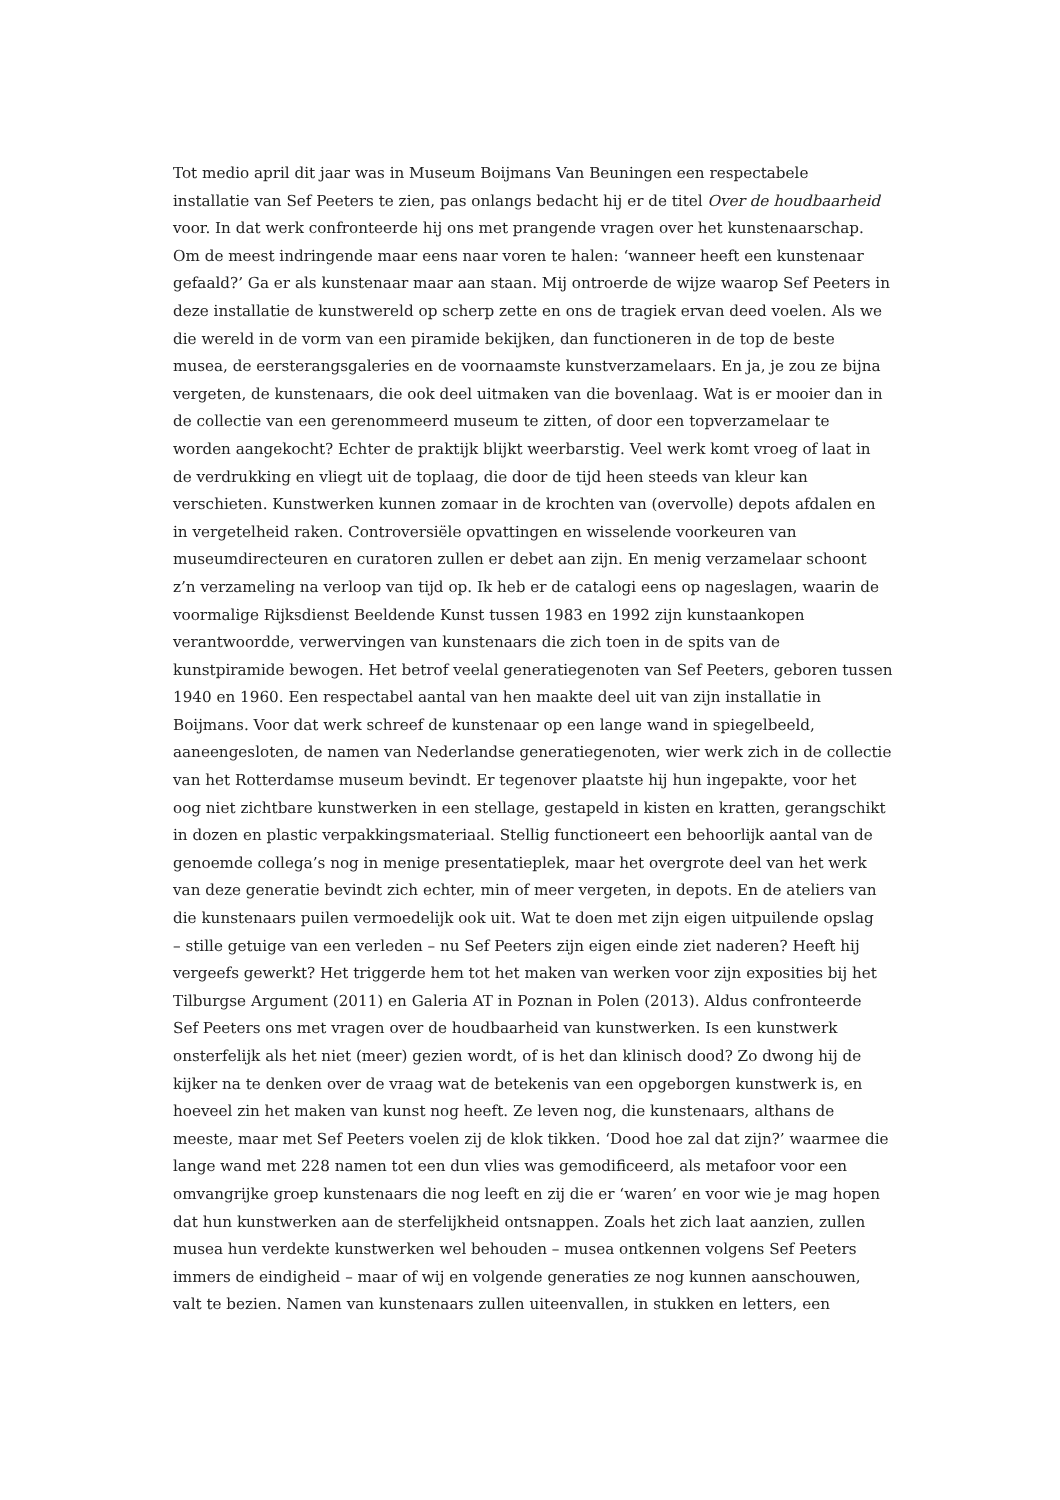Tot medio april dit jaar was in Museum Boijmans Van Beuningen een respectabele
installatie van Sef Peeters te zien, pas onlangs bedacht hij er de titel Over de houdbaarheid
voor. In dat werk confronteerde hij ons met prangende vragen over het kunstenaarschap.
Om de meest indringende maar eens naar voren te halen: ‘wanneer heeft een kunstenaar
gefaald?’ Ga er als kunstenaar maar aan staan. Mij ontroerde de wijze waarop Sef Peeters in
deze installatie de kunstwereld op scherp zette en ons de tragiek ervan deed voelen. Als we
die wereld in de vorm van een piramide bekijken, dan functioneren in de top de beste
musea, de eersterangsgaleries en de voornaamste kunstverzamelaars. En ja, je zou ze bijna
vergeten, de kunstenaars, die ook deel uitmaken van die bovenlaag. Wat is er mooier dan in
de collectie van een gerenommeerd museum te zitten, of door een topverzamelaar te
worden aangekocht? Echter de praktijk blijkt weerbarstig. Veel werk komt vroeg of laat in
de verdrukking en vliegt uit de toplaag, die door de tijd heen steeds van kleur kan
verschieten. Kunstwerken kunnen zomaar in de krochten van (overvolle) depots afdalen en
in vergetelheid raken. Controversiële opvattingen en wisselende voorkeuren van
museumdirecteuren en curatoren zullen er debet aan zijn. En menig verzamelaar schoont
z’n verzameling na verloop van tijd op. Ik heb er de catalogi eens op nageslagen, waarin de
voormalige Rijksdienst Beeldende Kunst tussen 1983 en 1992 zijn kunstaankopen
verantwoordde, verwervingen van kunstenaars die zich toen in de spits van de
kunstpiramide bewogen. Het betrof veelal generatiegenoten van Sef Peeters, geboren tussen
1940 en 1960. Een respectabel aantal van hen maakte deel uit van zijn installatie in
Boijmans. Voor dat werk schreef de kunstenaar op een lange wand in spiegelbeeld,
aaneengesloten, de namen van Nederlandse generatiegenoten, wier werk zich in de collectie
van het Rotterdamse museum bevindt. Er tegenover plaatste hij hun ingepakte, voor het
oog niet zichtbare kunstwerken in een stellage, gestapeld in kisten en kratten, gerangschikt
in dozen en plastic verpakkingsmateriaal. Stellig functioneert een behoorlijk aantal van de
genoemde collega’s nog in menige presentatieplek, maar het overgrote deel van het werk
van deze generatie bevindt zich echter, min of meer vergeten, in depots. En de ateliers van
die kunstenaars puilen vermoedelijk ook uit. Wat te doen met zijn eigen uitpuilende opslag
– stille getuige van een verleden – nu Sef Peeters zijn eigen einde ziet naderen? Heeft hij
vergeefs gewerkt? Het triggerde hem tot het maken van werken voor zijn exposities bij het
Tilburgse Argument (2011) en Galeria AT in Poznan in Polen (2013). Aldus confronteerde
Sef Peeters ons met vragen over de houdbaarheid van kunstwerken. Is een kunstwerk
onsterfelijk als het niet (meer) gezien wordt, of is het dan klinisch dood? Zo dwong hij de
kijker na te denken over de vraag wat de betekenis van een opgeborgen kunstwerk is, en
hoeveel zin het maken van kunst nog heeft. Ze leven nog, die kunstenaars, althans de
meeste, maar met Sef Peeters voelen zij de klok tikken. ‘Dood hoe zal dat zijn?’ waarmee die
lange wand met 228 namen tot een dun vlies was gemodificeerd, als metafoor voor een
omvangrijke groep kunstenaars die nog leeft en zij die er ‘waren’ en voor wie je mag hopen
dat hun kunstwerken aan de sterfelijkheid ontsnappen. Zoals het zich laat aanzien, zullen
musea hun verdekte kunstwerken wel behouden – musea ontkennen volgens Sef Peeters
immers de eindigheid – maar of wij en volgende generaties ze nog kunnen aanschouwen,
valt te bezien. Namen van kunstenaars zullen uiteenvallen, in stukken en letters, een